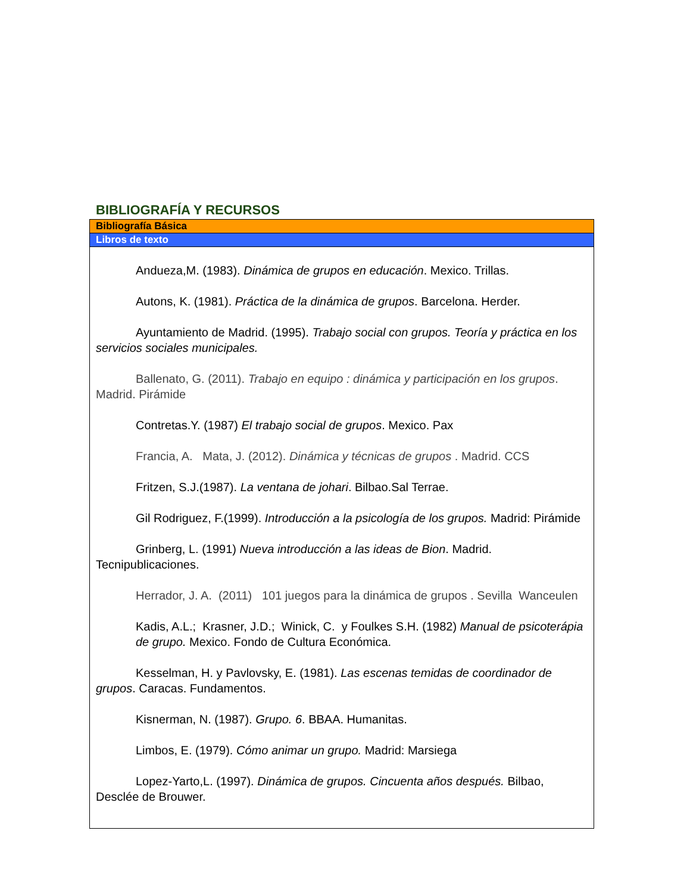BIBLIOGRAFÍA Y RECURSOS
Bibliografía Básica
Libros de texto
Andueza,M. (1983). Dinámica de grupos en educación. Mexico. Trillas.
Autons, K. (1981). Práctica de la dinámica de grupos. Barcelona. Herder.
Ayuntamiento de Madrid. (1995). Trabajo social con grupos. Teoría y práctica en los servicios sociales municipales.
Ballenato, G. (2011). Trabajo en equipo : dinámica y participación en los grupos. Madrid. Pirámide
Contretas.Y. (1987) El trabajo social de grupos. Mexico. Pax
Francia, A. Mata, J. (2012). Dinámica y técnicas de grupos . Madrid. CCS
Fritzen, S.J.(1987). La ventana de johari. Bilbao.Sal Terrae.
Gil Rodriguez, F.(1999). Introducción a la psicología de los grupos. Madrid: Pirámide
Grinberg, L. (1991) Nueva introducción a las ideas de Bion. Madrid. Tecnipublicaciones.
Herrador, J. A. (2011) 101 juegos para la dinámica de grupos . Sevilla Wanceulen
Kadis, A.L.; Krasner, J.D.; Winick, C. y Foulkes S.H. (1982) Manual de psicoterápia de grupo. Mexico. Fondo de Cultura Económica.
Kesselman, H. y Pavlovsky, E. (1981). Las escenas temidas de coordinador de grupos. Caracas. Fundamentos.
Kisnerman, N. (1987). Grupo. 6. BBAA. Humanitas.
Limbos, E. (1979). Cómo animar un grupo. Madrid: Marsiega
Lopez-Yarto,L. (1997). Dinámica de grupos. Cincuenta años después. Bilbao, Desclée de Brouwer.